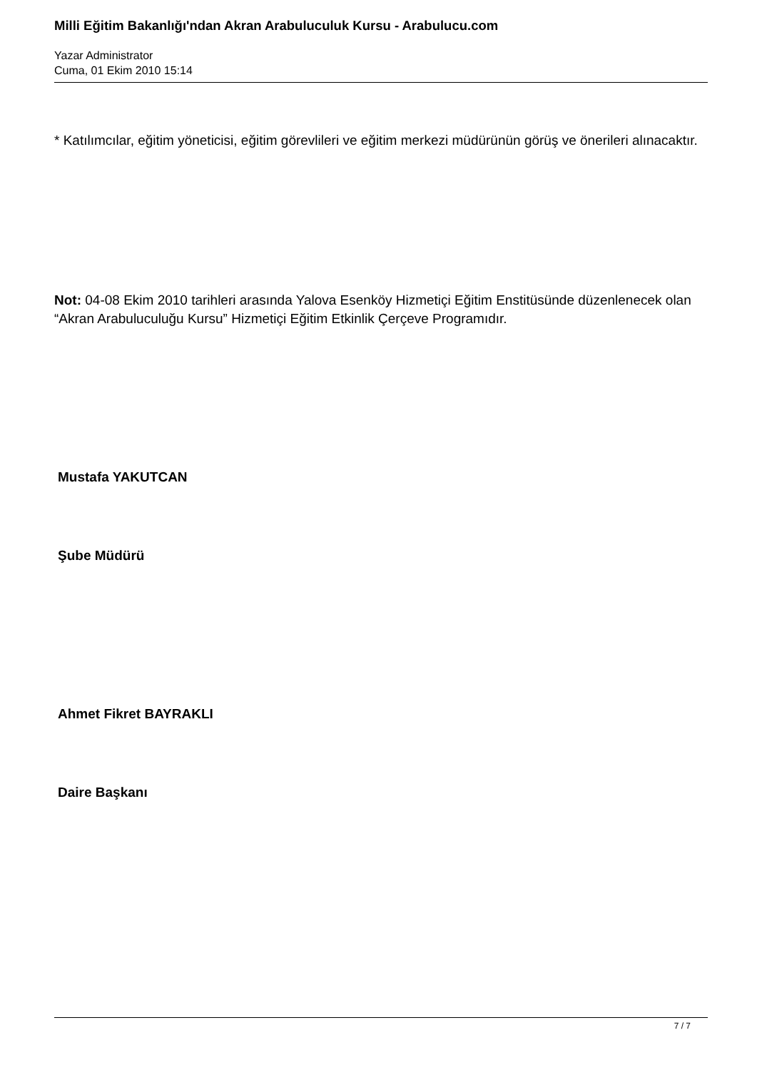Milli Eğitim Bakanlığı'ndan Akran Arabuluculuk Kursu - Arabulucu.com
Yazar Administrator
Cuma, 01 Ekim 2010 15:14
* Katılımcılar, eğitim yöneticisi, eğitim görevlileri ve eğitim merkezi müdürünün görüş ve önerileri alınacaktır.
Not: 04-08 Ekim 2010 tarihleri arasında Yalova Esenköy Hizmetiçi Eğitim Enstitüsünde düzenlenecek olan “Akran Arabuluculuğu Kursu” Hizmetiçi Eğitim Etkinlik Çerçeve Programıdır.
Mustafa YAKUTCAN
Şube Müdürü
Ahmet Fikret BAYRAKLI
Daire Başkanı
7 / 7